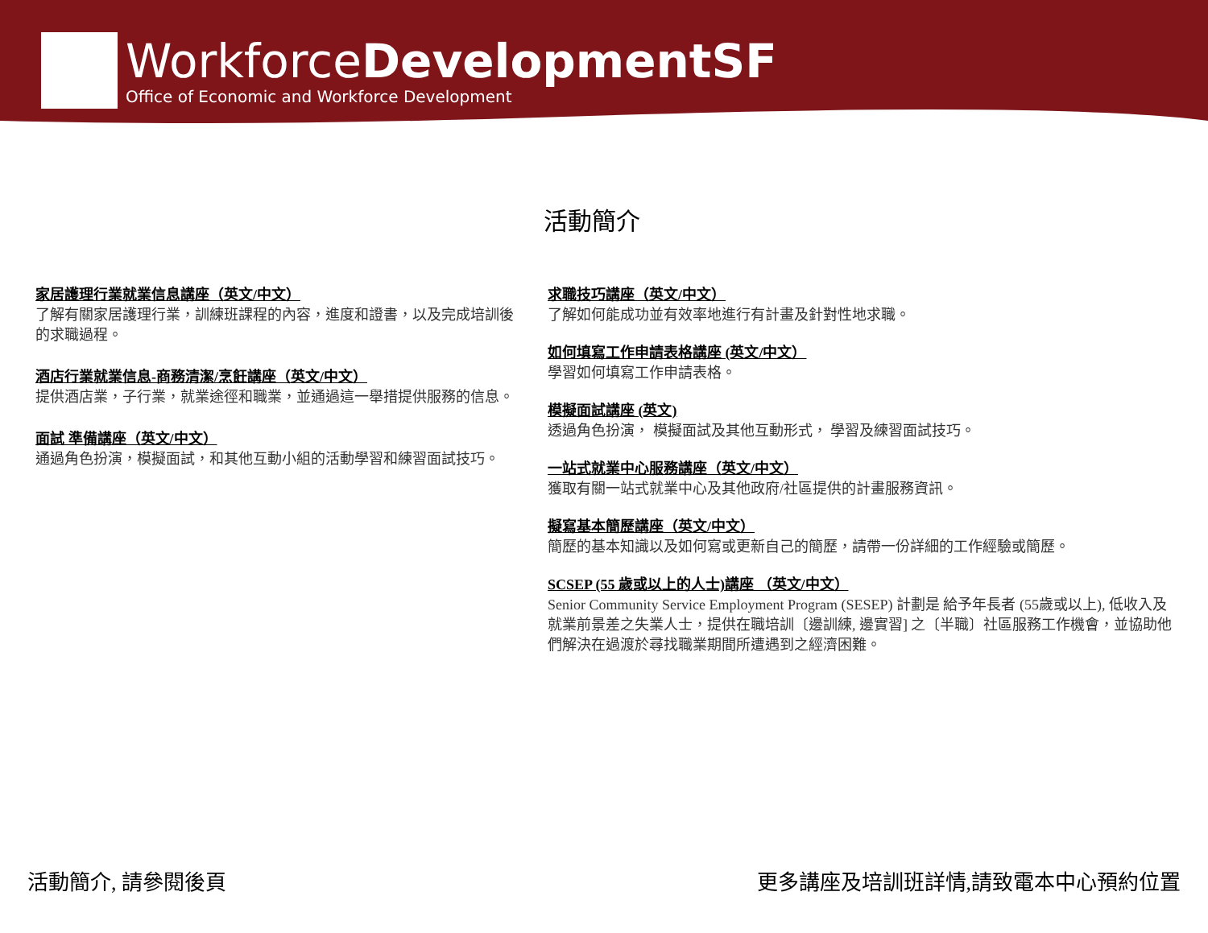WorkforceDevelopmentSF
Office of Economic and Workforce Development
活動簡介
家居護理行業就業信息講座（英文/中文）
了解有關家居護理行業，訓練班課程的內容，進度和證書，以及完成培訓後的求職過程。
酒店行業就業信息-商務清潔/烹飪講座（英文/中文）
提供酒店業，子行業，就業途徑和職業，並通過這一舉措提供服務的信息。
面試 準備講座（英文/中文）
通過角色扮演，模擬面試，和其他互動小組的活動學習和練習面試技巧。
求職技巧講座（英文/中文）
了解如何能成功並有效率地進行有計畫及針對性地求職。
如何填寫工作申請表格講座 (英文/中文）
學習如何填寫工作申請表格。
模擬面試講座 (英文)
透過角色扮演， 模擬面試及其他互動形式， 學習及練習面試技巧。
一站式就業中心服務講座（英文/中文）
獲取有關一站式就業中心及其他政府/社區提供的計畫服務資訊。
擬寫基本簡歷講座（英文/中文）
簡歷的基本知識以及如何寫或更新自己的簡歷，請帶一份詳細的工作經驗或簡歷。
SCSEP (55 歲或以上的人士)講座 （英文/中文）
Senior Community Service Employment Program (SESEP) 計劃是 給予年長者 (55歲或以上), 低收入及就業前景差之失業人士，提供在職培訓〔邊訓練, 邊實習] 之〔半職〕社區服務工作機會，並協助他們解決在過渡於尋找職業期間所遭遇到之經濟困難。
活動簡介, 請參閱後頁 更多講座及培訓班詳情,請致電本中心預約位置